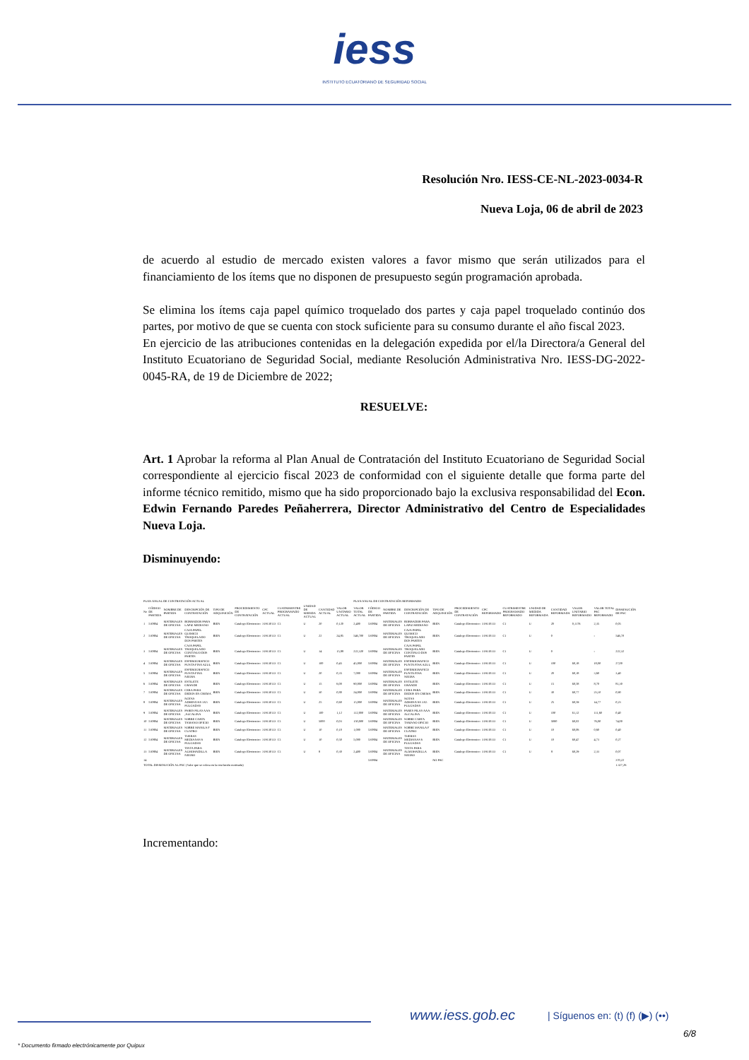iess
INSTITUTO ECUATORIANO DE SEGURIDAD SOCIAL
Resolución Nro. IESS-CE-NL-2023-0034-R
Nueva Loja, 06 de abril de 2023
de acuerdo al estudio de mercado existen valores a favor mismo que serán utilizados para el financiamiento de los ítems que no disponen de presupuesto según programación aprobada.
Se elimina los ítems caja papel químico troquelado dos partes y caja papel troquelado continúo dos partes, por motivo de que se cuenta con stock suficiente para su consumo durante el año fiscal 2023.
En ejercicio de las atribuciones contenidas en la delegación expedida por el/la Directora/a General del Instituto Ecuatoriano de Seguridad Social, mediante Resolución Administrativa Nro. IESS-DG-2022-0045-RA, de 19 de Diciembre de 2022;
RESUELVE:
Art. 1 Aprobar la reforma al Plan Anual de Contratación del Instituto Ecuatoriano de Seguridad Social correspondiente al ejercicio fiscal 2023 de conformidad con el siguiente detalle que forma parte del informe técnico remitido, mismo que ha sido proporcionado bajo la exclusiva responsabilidad del Econ. Edwin Fernando Paredes Peñaherrera, Director Administrativo del Centro de Especialidades Nueva Loja.
Disminuyendo:
| PLAN ANUAL DE CONTRATACIÓN ACTUAL | | | | | | | | | | | PLAN ANUAL DE CONTRATACIÓN REFORMADO | | | | | | | | | | | | |
| No | CÓDIGO DE PARTIDA | NOMBRE DE PARTIDA | DESCRIPCIÓN DE CONTRATACIÓN | TIPO DE ADQUISICIÓN | PROCEDIMIENTO DE CONTRATACIÓN | CPC ACTUAL | CUATRIMESTRE PROGRAMADO ACTUAL | UNIDAD DE MEDIDA ACTUAL | CANTIDAD ACTUAL | VALOR UNITARIO ACTUAL | VALOR TOTAL ACTUAL | CÓDIGO DE PARTIDA | NOMBRE DE PARTIDA | DESCRIPCIÓN DE CONTRATACIÓN | TIPO DE ADQUISICIÓN | PROCEDIMIENTO DE CONTRATACIÓN | CPC REFORMADO | CUATRIMESTRE PROGRAMADO REFORMADO | UNIDAD DE MEDIDA REFORMADA | CANTIDAD REFORMADA | VALOR UNITARIO REFORMADO | VALOR TOTAL PAC REFORMADO | DISMINUCIÓN DE PAC |
| 1 | 530804 | MATERIALES DE OFICINA | BORRADOR PARA LAPIZ MEDIANO | BIEN | Catalogo Electronico | 319130113 | C1 | U | 20 | 0,120 | 2,400 | 530804 | MATERIALES DE OFICINA | BORRADOR PARA LAPIZ MEDIANO | BIEN | Catalogo Electronico | 319130113 | C1 | U | 20 | 0,1176 | 2,35 | 0,05 |
| 2 | 530804 | MATERIALES DE OFICINA | CAJA PAPEL QUIMICO TROQUELADO DOS PARTES | BIEN | Catalogo Electronico | 319130113 | C1 | U | 22 | 24,85 | 546,700 | 530804 | MATERIALES DE OFICINA | CAJA PAPEL QUIMICO TROQUELADO DOS PARTES | BIEN | Catalogo Electronico | 319130113 | C1 | U | 0 | | - | 546,70 |
| 3 | 530804 | MATERIALES DE OFICINA | CAJA PAPEL TROQUELADO CONTINUO DOS PARTES | BIEN | Catalogo Electronico | 319130113 | C1 | U | 14 | 15,88 | 222,320 | 530804 | MATERIALES DE OFICINA | CAJA PAPEL TROQUELADO CONTINUO DOS PARTES | BIEN | Catalogo Electronico | 319130113 | C1 | U | 0 | | - | 222,32 |
| 4 | 530804 | MATERIALES DE OFICINA | ESFEROGRAFICO PUNTA FINA AZUL | BIEN | Catalogo Electronico | 319130113 | C1 | U | 100 | 0,45 | 45,000 | 530804 | MATERIALES DE OFICINA | ESFEROGRAFICO PUNTA FINA AZUL | BIEN | Catalogo Electronico | 319130113 | C1 | U | 100 | $0,18 | 18,00 | 27,00 |
| 5 | 530804 | MATERIALES DE OFICINA | ESFEROGRAFICO PUNTA FINA NEGRA | BIEN | Catalogo Electronico | 319130113 | C1 | U | 20 | 0,35 | 7,000 | 530804 | MATERIALES DE OFICINA | ESFEROGRAFICO PUNTA FINA NEGRA | BIEN | Catalogo Electronico | 319130113 | C1 | U | 20 | $0,18 | 3,60 | 3,40 |
| 6 | 530804 | MATERIALES DE OFICINA | ESTILETE GRANDE | BIEN | Catalogo Electronico | 319130113 | C1 | U | 15 | 6,00 | 90,000 | 530804 | MATERIALES DE OFICINA | ESTILETE GRANDE | BIEN | Catalogo Electronico | 319130113 | C1 | U | 15 | $0,58 | 8,70 | 81,30 |
| 7 | 530804 | MATERIALES DE OFICINA | CERA PARA DEDOS EN CREMA | BIEN | Catalogo Electronico | 319130113 | C1 | U | 30 | 0,80 | 24,000 | 530804 | MATERIALES DE OFICINA | CERA PARA DEDOS EN CREMA | BIEN | Catalogo Electronico | 319130113 | C1 | U | 30 | $0,77 | 23,10 | 0,90 |
| 8 | 530804 | MATERIALES DE OFICINA | NOTAS ADHESIVAS 3X5 PULGADAS | BIEN | Catalogo Electronico | 319130113 | C1 | U | 25 | 0,60 | 15,000 | 530804 | MATERIALES DE OFICINA | NOTAS ADHESIVAS 3X5 PULGADAS | BIEN | Catalogo Electronico | 319130113 | C1 | U | 25 | $0,59 | 14,77 | 0,23 |
| 9 | 530804 | MATERIALES DE OFICINA | PARES PILAS AAA ,ALCALINA | BIEN | Catalogo Electronico | 319130113 | C1 | U | 100 | 1,12 | 112,000 | 530804 | MATERIALES DE OFICINA | PARES PILAS AAA ALCALINA | BIEN | Catalogo Electronico | 319130113 | C1 | U | 100 | $1,12 | 111,60 | 0,40 |
| 10 | 530804 | MATERIALES DE OFICINA | SOBRE CARTA TAMANO OFICIO | BIEN | Catalogo Electronico | 319130113 | C1 | U | 5000 | 0,03 | 150,000 | 530804 | MATERIALES DE OFICINA | SOBRE CARTA TAMANO OFICIO | BIEN | Catalogo Electronico | 319130113 | C1 | U | 5000 | $0,02 | 76,00 | 74,00 |
| 11 | 530804 | MATERIALES DE OFICINA | SOBRE MANILA F CUATRO | BIEN | Catalogo Electronico | 319130113 | C1 | U | 10 | 0,10 | 1,000 | 530804 | MATERIALES DE OFICINA | SOBRE MANILA F CUATRO | BIEN | Catalogo Electronico | 319130113 | C1 | U | 10 | $0,06 | 0,60 | 0,40 |
| 12 | 530804 | MATERIALES DE OFICINA | TIJERAS MEDIANAS 6 PULGADAS | BIEN | Catalogo Electronico | 319130113 | C1 | U | 10 | 0,50 | 5,000 | 530804 | MATERIALES DE OFICINA | TIJERAS MEDIANAS 6 PULGADAS | BIEN | Catalogo Electronico | 319130113 | C1 | U | 10 | $0,47 | 4,73 | 0,27 |
| 13 | 530804 | MATERIALES DE OFICINA | TINTA PARA ALMOHADILLA NEGRO | BIEN | Catalogo Electronico | 319130113 | C1 | U | 8 | 0,30 | 2,400 | 530804 | MATERIALES DE OFICINA | TINTA PARA ALMOHADILLA NEGRO | BIEN | Catalogo Electronico | 319130113 | C1 | U | 8 | $0,29 | 2,33 | 0,07 |
| 14 | | | | | | | | | | | | 530804 | | | NO PAC | | | | | | | | 370,22 |
| TOTAL DISMINUCIÓN AL PAC (Valor que se coloca en la resolución motivada) | | | | | | | | | | | | | | | | | | | | | | | 1.327,26 |
Incrementando:
www.iess.gob.ec
| Síguenos en: (t) (f) (▶) (••)
6/8
* Documento firmado electrónicamente por Quipux